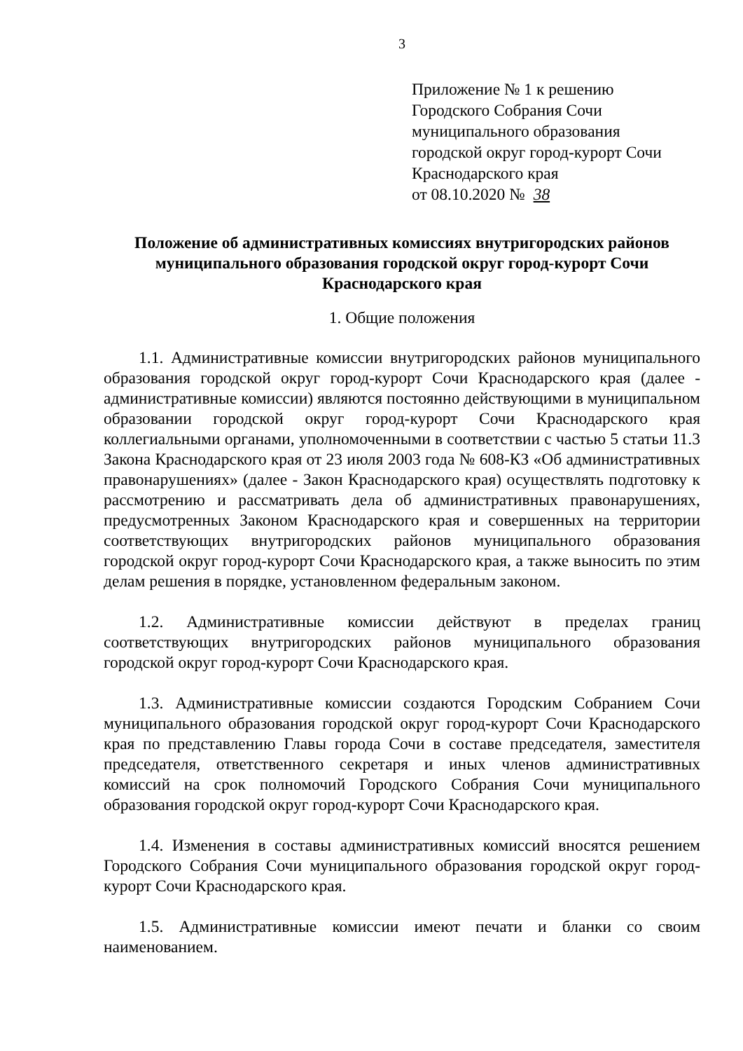3
Приложение № 1 к решению
Городского Собрания Сочи
муниципального образования
городской округ город-курорт Сочи
Краснодарского края
от 08.10.2020 № 38
Положение об административных комиссиях внутригородских районов муниципального образования городской округ город-курорт Сочи Краснодарского края
1. Общие положения
1.1. Административные комиссии внутригородских районов муниципального образования городской округ город-курорт Сочи Краснодарского края (далее - административные комиссии) являются постоянно действующими в муниципальном образовании городской округ город-курорт Сочи Краснодарского края коллегиальными органами, уполномоченными в соответствии с частью 5 статьи 11.3 Закона Краснодарского края от 23 июля 2003 года № 608-КЗ «Об административных правонарушениях» (далее - Закон Краснодарского края) осуществлять подготовку к рассмотрению и рассматривать дела об административных правонарушениях, предусмотренных Законом Краснодарского края и совершенных на территории соответствующих внутригородских районов муниципального образования городской округ город-курорт Сочи Краснодарского края, а также выносить по этим делам решения в порядке, установленном федеральным законом.
1.2. Административные комиссии действуют в пределах границ соответствующих внутригородских районов муниципального образования городской округ город-курорт Сочи Краснодарского края.
1.3. Административные комиссии создаются Городским Собранием Сочи муниципального образования городской округ город-курорт Сочи Краснодарского края по представлению Главы города Сочи в составе председателя, заместителя председателя, ответственного секретаря и иных членов административных комиссий на срок полномочий Городского Собрания Сочи муниципального образования городской округ город-курорт Сочи Краснодарского края.
1.4. Изменения в составы административных комиссий вносятся решением Городского Собрания Сочи муниципального образования городской округ город-курорт Сочи Краснодарского края.
1.5. Административные комиссии имеют печати и бланки со своим наименованием.